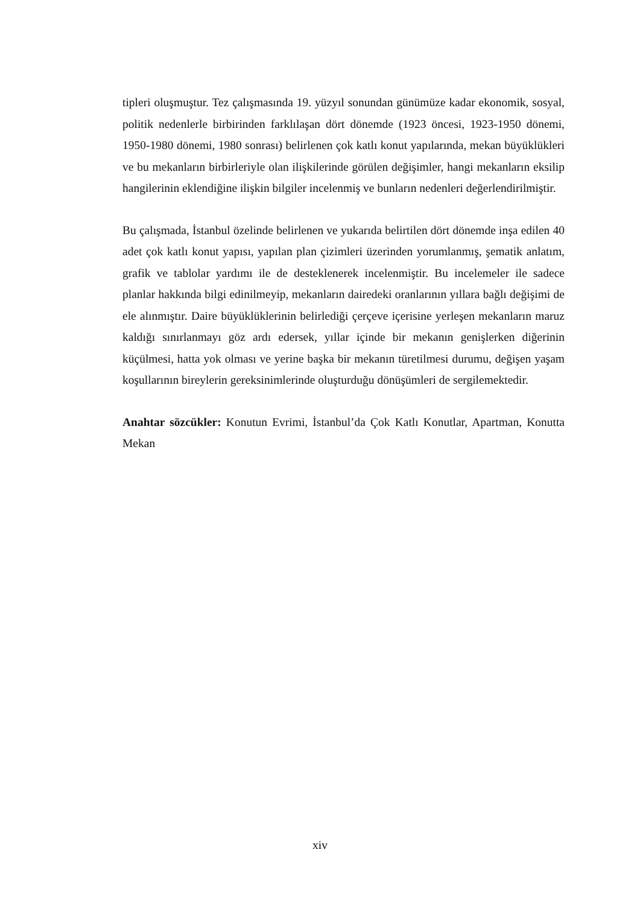tipleri oluşmuştur. Tez çalışmasında 19. yüzyıl sonundan günümüze kadar ekonomik, sosyal, politik nedenlerle birbirinden farklılaşan dört dönemde (1923 öncesi, 1923-1950 dönemi, 1950-1980 dönemi, 1980 sonrası) belirlenen çok katlı konut yapılarında, mekan büyüklükleri ve bu mekanların birbirleriyle olan ilişkilerinde görülen değişimler, hangi mekanların eksilip hangilerinin eklendiğine ilişkin bilgiler incelenmiş ve bunların nedenleri değerlendirilmiştir.
Bu çalışmada, İstanbul özelinde belirlenen ve yukarıda belirtilen dört dönemde inşa edilen 40 adet çok katlı konut yapısı, yapılan plan çizimleri üzerinden yorumlanmış, şematik anlatım, grafik ve tablolar yardımı ile de desteklenerek incelenmiştir. Bu incelemeler ile sadece planlar hakkında bilgi edinilmeyip, mekanların dairedeki oranlarının yıllara bağlı değişimi de ele alınmıştır. Daire büyüklüklerinin belirlediği çerçeve içerisine yerleşen mekanların maruz kaldığı sınırlanmayı göz ardı edersek, yıllar içinde bir mekanın genişlerken diğerinin küçülmesi, hatta yok olması ve yerine başka bir mekanın türetilmesi durumu, değişen yaşam koşullarının bireylerin gereksinimlerinde oluşturduğu dönüşümleri de sergilemektedir.
Anahtar sözcükler: Konutun Evrimi, İstanbul’da Çok Katlı Konutlar, Apartman, Konutta Mekan
xiv